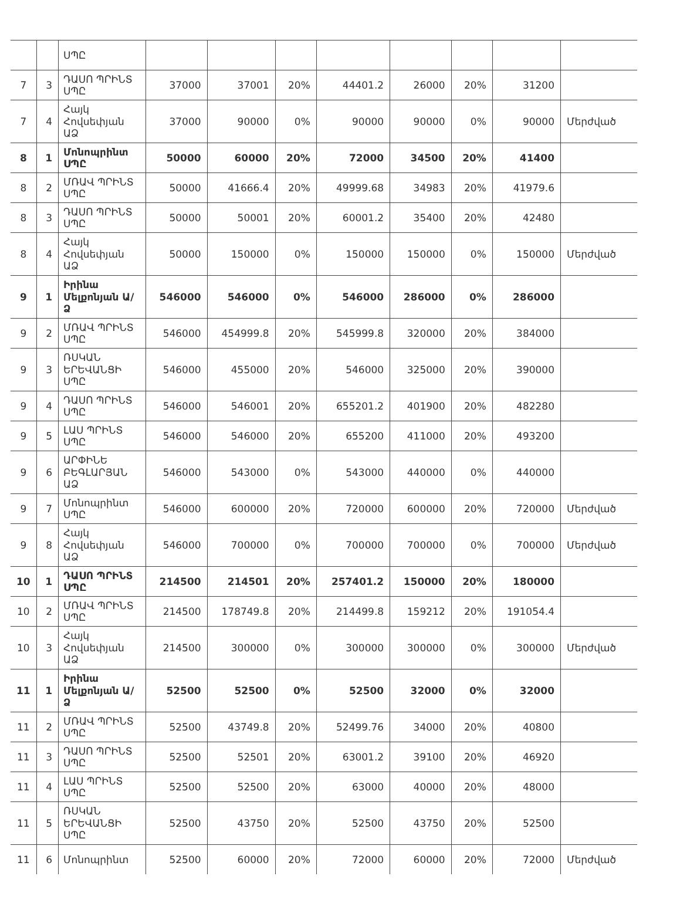| | | ՍՊԸ | | | | | | | | |
| 7 | 3 | ԴԱՍՈ ՊՐԻՆՏ ՍՊԸ | 37000 | 37001 | 20% | 44401.2 | 26000 | 20% | 31200 | |
| 7 | 4 | Հայկ Հովսեփյան ԱՁ | 37000 | 90000 | 0% | 90000 | 90000 | 0% | 90000 | Մերժված |
| 8 | 1 | Մոնոպրինտ ՍՊԸ | 50000 | 60000 | 20% | 72000 | 34500 | 20% | 41400 | |
| 8 | 2 | ՄՌԱՎ ՊՐԻՆՏ ՍՊԸ | 50000 | 41666.4 | 20% | 49999.68 | 34983 | 20% | 41979.6 | |
| 8 | 3 | ԴԱՍՈ ՊՐԻՆՏ ՍՊԸ | 50000 | 50001 | 20% | 60001.2 | 35400 | 20% | 42480 | |
| 8 | 4 | Հայկ Հովսեփյան ԱՁ | 50000 | 150000 | 0% | 150000 | 150000 | 0% | 150000 | Մերժված |
| 9 | 1 | Իրինա Մելքոնյան Ա/Ձ | 546000 | 546000 | 0% | 546000 | 286000 | 0% | 286000 | |
| 9 | 2 | ՄՌԱՎ ՊՐԻՆՏ ՍՊԸ | 546000 | 454999.8 | 20% | 545999.8 | 320000 | 20% | 384000 | |
| 9 | 3 | ՌՍԿԱՆ ԵՐԵՎԱՆՑԻ ՍՊԸ | 546000 | 455000 | 20% | 546000 | 325000 | 20% | 390000 | |
| 9 | 4 | ԴԱՍՈ ՊՐԻՆՏ ՍՊԸ | 546000 | 546001 | 20% | 655201.2 | 401900 | 20% | 482280 | |
| 9 | 5 | ԼԱՍ ՊՐԻՆՏ ՍՊԸ | 546000 | 546000 | 20% | 655200 | 411000 | 20% | 493200 | |
| 9 | 6 | ԱՐՓԻՆԵ ԲԵԳԼԱՐՅԱՆ ԱՁ | 546000 | 543000 | 0% | 543000 | 440000 | 0% | 440000 | |
| 9 | 7 | Մոնոպրինտ ՍՊԸ | 546000 | 600000 | 20% | 720000 | 600000 | 20% | 720000 | Մերժված |
| 9 | 8 | Հայկ Հովսեփյան ԱՁ | 546000 | 700000 | 0% | 700000 | 700000 | 0% | 700000 | Մերժված |
| 10 | 1 | ԴԱՍՈ ՊՐԻՆՏ ՍՊԸ | 214500 | 214501 | 20% | 257401.2 | 150000 | 20% | 180000 | |
| 10 | 2 | ՄՌԱՎ ՊՐԻՆՏ ՍՊԸ | 214500 | 178749.8 | 20% | 214499.8 | 159212 | 20% | 191054.4 | |
| 10 | 3 | Հայկ Հովսեփյան ԱՁ | 214500 | 300000 | 0% | 300000 | 300000 | 0% | 300000 | Մերժված |
| 11 | 1 | Իրինա Մելքոնյան Ա/Ձ | 52500 | 52500 | 0% | 52500 | 32000 | 0% | 32000 | |
| 11 | 2 | ՄՌԱՎ ՊՐԻՆՏ ՍՊԸ | 52500 | 43749.8 | 20% | 52499.76 | 34000 | 20% | 40800 | |
| 11 | 3 | ԴԱՍՈ ՊՐԻՆՏ ՍՊԸ | 52500 | 52501 | 20% | 63001.2 | 39100 | 20% | 46920 | |
| 11 | 4 | ԼԱՍ ՊՐԻՆՏ ՍՊԸ | 52500 | 52500 | 20% | 63000 | 40000 | 20% | 48000 | |
| 11 | 5 | ՌՍԿԱՆ ԵՐԵՎԱՆՑԻ ՍՊԸ | 52500 | 43750 | 20% | 52500 | 43750 | 20% | 52500 | |
| 11 | 6 | Մոնոպրինտ | 52500 | 60000 | 20% | 72000 | 60000 | 20% | 72000 | Մերժված |